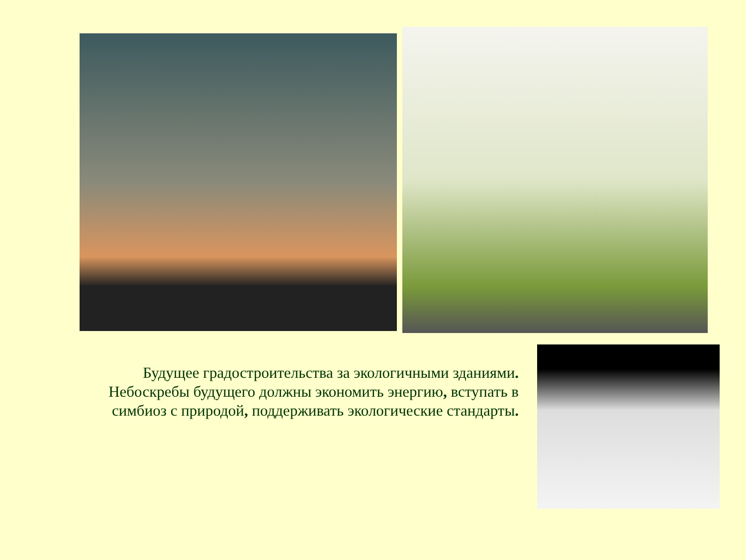Будущее градостроительства за экологичными зданиями.
Небоскребы будущего должны экономить энергию, вступать в
симбиоз с природой, поддерживать экологические стандарты.